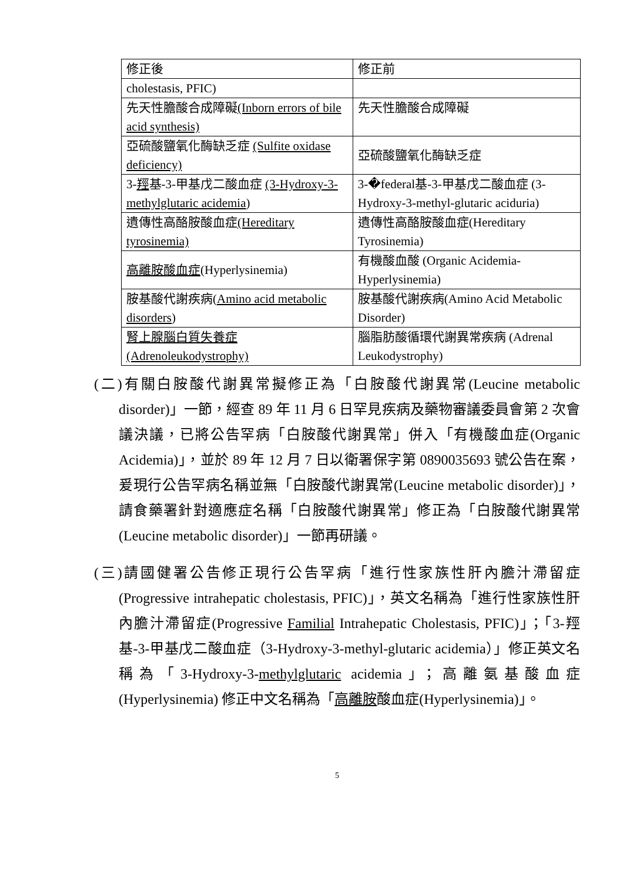| 修正後 | 修正前 |
| --- | --- |
| cholestasis, PFIC) | |
| 先天性膽酸合成障礙 (Inborn errors of bile acid synthesis) | 先天性膽酸合成障礙 |
| 亞硫酸鹽氧化酶缺乏症 (Sulfite oxidase deficiency) | 亞硫酸鹽氧化酶缺乏症 |
| 3- 羥 基-3-甲基戊二酸血症 (3-Hydroxy-3-methylglutaric acidemia ) | 3-�federal基-3-甲基戊二酸血症 (3-Hydroxy-3-methyl-glutaric aciduria) |
| 遺傳性高酪胺酸血症 (Hereditary tyrosinemia) | 遺傳性高酪胺酸血症(Hereditary Tyrosinemia) |
| 高離胺酸血症 (Hyperlysinemia) | 有機酸血酸 (Organic Acidemia-Hyperlysinemia) |
| 胺基酸代謝疾病( Amino acid metabolic disorders ) | 胺基酸代謝疾病(Amino Acid Metabolic Disorder) |
| 腎上腺腦白質失養症 (Adrenoleukodystrophy) | 腦脂肪酸循環代謝異常疾病 (Adrenal Leukodystrophy) |
(二)有關白胺酸代謝異常擬修正為「白胺酸代謝異常(Leucine metabolic disorder)」一節，經查 89 年 11 月 6 日罕見疾病及藥物審議委員會第 2 次會議決議，已將公告罕病「白胺酸代謝異常」併入「有機酸血症(Organic Acidemia)」，並於 89 年 12 月 7 日以衛署保字第 0890035693 號公告在案，爰現行公告罕病名稱並無「白胺酸代謝異常(Leucine metabolic disorder)」，請食藥署針對適應症名稱「白胺酸代謝異常」修正為「白胺酸代謝異常(Leucine metabolic disorder)」一節再研議。
(三)請國健署公告修正現行公告罕病「進行性家族性肝內膽汁滯留症(Progressive intrahepatic cholestasis, PFIC)」，英文名稱為「進行性家族性肝內膽汁滯留症(Progressive Familial Intrahepatic Cholestasis, PFIC)」；「3-羥基-3-甲基戊二酸血症（3-Hydroxy-3-methyl-glutaric acidemia）」修正英文名稱為「3-Hydroxy-3-methylglutaric acidemia」；高離氨基酸血症(Hyperlysinemia) 修正中文名稱為「高離胺酸血症(Hyperlysinemia)」。
5